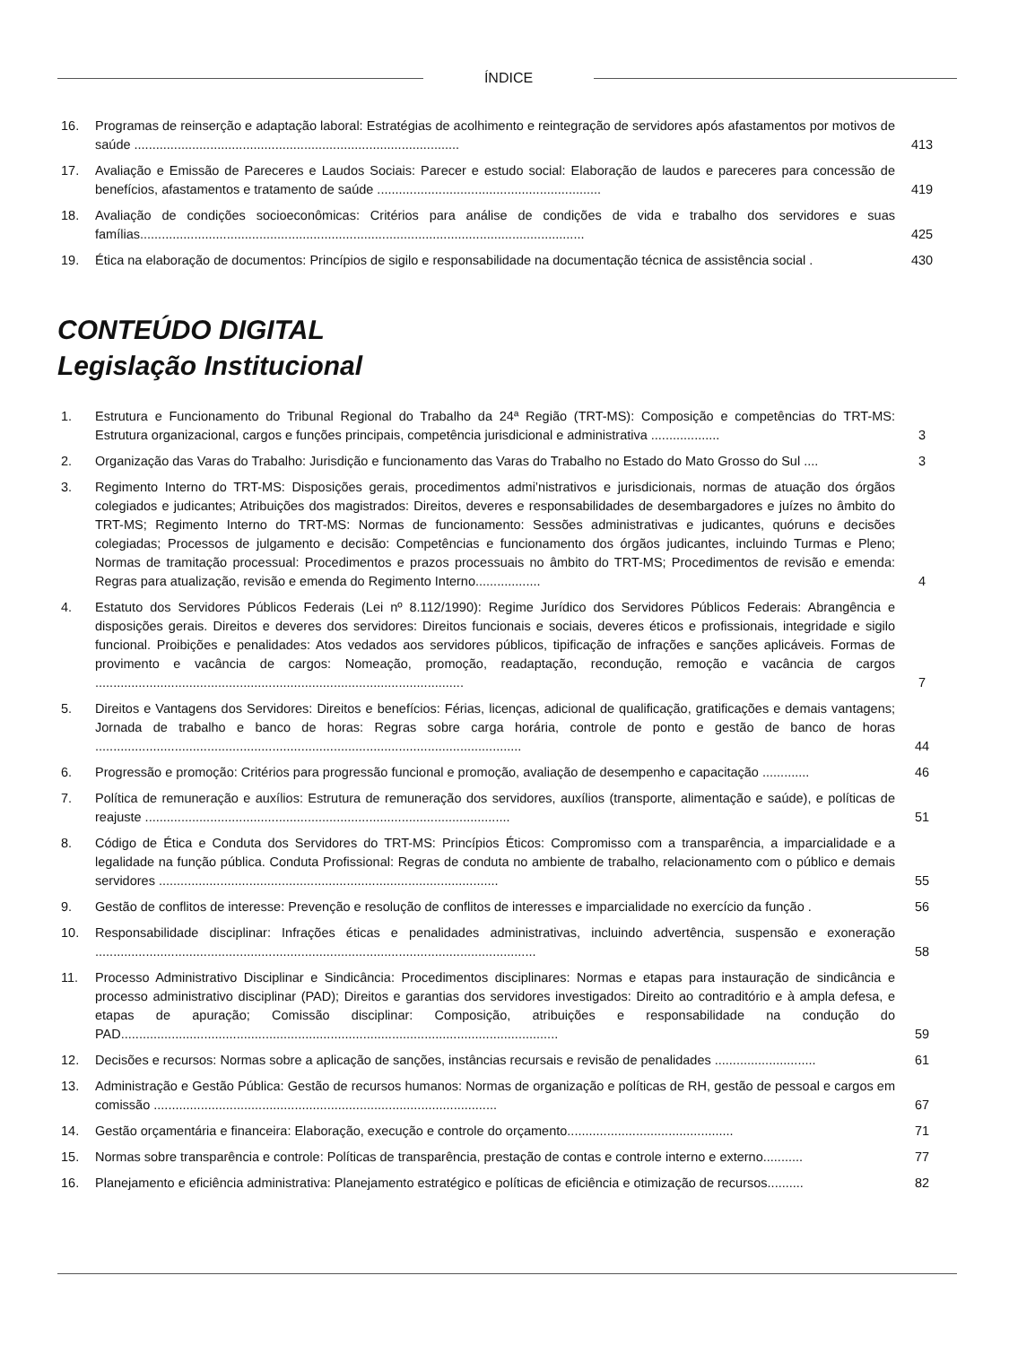ÍNDICE
16. Programas de reinserção e adaptação laboral: Estratégias de acolhimento e reintegração de servidores após afastamentos por motivos de saúde ..........................................................................................
413
17. Avaliação e Emissão de Pareceres e Laudos Sociais: Parecer e estudo social: Elaboração de laudos e pareceres para concessão de benefícios, afastamentos e tratamento de saúde ..............................................................
419
18. Avaliação de condições socioeconômicas: Critérios para análise de condições de vida e trabalho dos servidores e suas famílias...........................................................................................................................
425
19. Ética na elaboração de documentos: Princípios de sigilo e responsabilidade na documentação técnica de assistência social .
430
CONTEÚDO DIGITAL
Legislação Institucional
1. Estrutura e Funcionamento do Tribunal Regional do Trabalho da 24ª Região (TRT-MS): Composição e competências do TRT-MS: Estrutura organizacional, cargos e funções principais, competência jurisdicional e administrativa ...................
3
2. Organização das Varas do Trabalho: Jurisdição e funcionamento das Varas do Trabalho no Estado do Mato Grosso do Sul ....
3
3. Regimento Interno do TRT-MS: Disposições gerais, procedimentos admi’nistrativos e jurisdicionais, normas de atuação dos órgãos colegiados e judicantes; Atribuições dos magistrados: Direitos, deveres e responsabilidades de desembargadores e juízes no âmbito do TRT-MS; Regimento Interno do TRT-MS: Normas de funcionamento: Sessões administrativas e judicantes, quóruns e decisões colegiadas; Processos de julgamento e decisão: Competências e funcionamento dos órgãos judicantes, incluindo Turmas e Pleno; Normas de tramitação processual: Procedimentos e prazos processuais no âmbito do TRT-MS; Procedimentos de revisão e emenda: Regras para atualização, revisão e emenda do Regimento Interno..................
4
4. Estatuto dos Servidores Públicos Federais (Lei nº 8.112/1990): Regime Jurídico dos Servidores Públicos Federais: Abrangência e disposições gerais. Direitos e deveres dos servidores: Direitos funcionais e sociais, deveres éticos e profissionais, integridade e sigilo funcional. Proibições e penalidades: Atos vedados aos servidores públicos, tipificação de infrações e sanções aplicáveis. Formas de provimento e vacância de cargos: Nomeação, promoção, readaptação, recondução, remoção e vacância de cargos ......................................................................................................
7
5. Direitos e Vantagens dos Servidores: Direitos e benefícios: Férias, licenças, adicional de qualificação, gratificações e demais vantagens; Jornada de trabalho e banco de horas: Regras sobre carga horária, controle de ponto e gestão de banco de horas ......................................................................................................................
44
6. Progressão e promoção: Critérios para progressão funcional e promoção, avaliação de desempenho e capacitação .............
46
7. Política de remuneração e auxílios: Estrutura de remuneração dos servidores, auxílios (transporte, alimentação e saúde), e políticas de reajuste .....................................................................................................
51
8. Código de Ética e Conduta dos Servidores do TRT-MS: Princípios Éticos: Compromisso com a transparência, a imparcialidade e a legalidade na função pública. Conduta Profissional: Regras de conduta no ambiente de trabalho, relacionamento com o público e demais servidores ..............................................................................................
55
9. Gestão de conflitos de interesse: Prevenção e resolução de conflitos de interesses e imparcialidade no exercício da função .
56
10. Responsabilidade disciplinar: Infrações éticas e penalidades administrativas, incluindo advertência, suspensão e exoneração ..........................................................................................................................
58
11. Processo Administrativo Disciplinar e Sindicância: Procedimentos disciplinares: Normas e etapas para instauração de sindicância e processo administrativo disciplinar (PAD); Direitos e garantias dos servidores investigados: Direito ao contraditório e à ampla defesa, e etapas de apuração; Comissão disciplinar: Composição, atribuições e responsabilidade na condução do PAD.........................................................................................................................
59
12. Decisões e recursos: Normas sobre a aplicação de sanções, instâncias recursais e revisão de penalidades ............................
61
13. Administração e Gestão Pública: Gestão de recursos humanos: Normas de organização e políticas de RH, gestão de pessoal e cargos em comissão ...............................................................................................
67
14. Gestão orçamentária e financeira: Elaboração, execução e controle do orçamento..............................................
71
15. Normas sobre transparência e controle: Políticas de transparência, prestação de contas e controle interno e externo...........
77
16. Planejamento e eficiência administrativa: Planejamento estratégico e políticas de eficiência e otimização de recursos..........
82